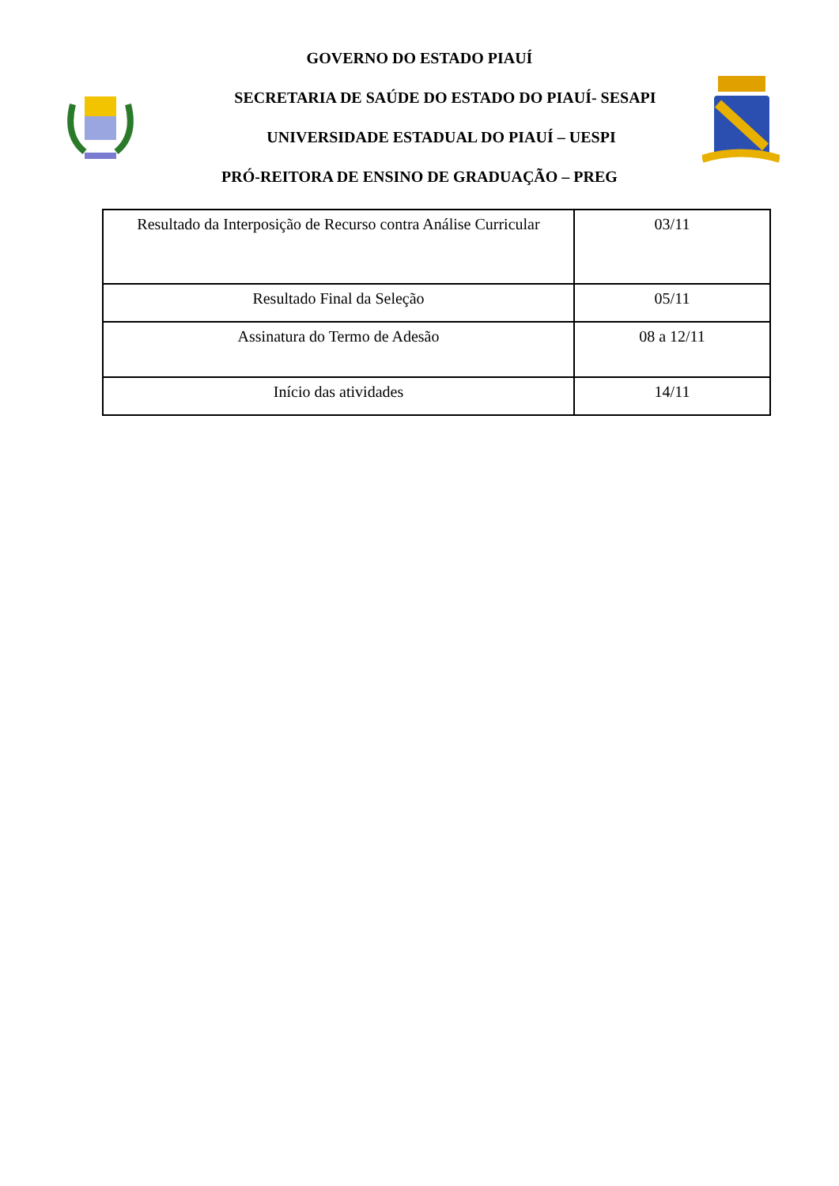GOVERNO DO ESTADO PIAUÍ
SECRETARIA DE SAÚDE DO ESTADO DO PIAUÍ- SESAPI
UNIVERSIDADE ESTADUAL DO PIAUÍ – UESPI
PRÓ-REITORA DE ENSINO DE GRADUAÇÃO – PREG
| Resultado da Interposição de Recurso contra Análise Curricular | 03/11 |
| Resultado Final da Seleção | 05/11 |
| Assinatura do Termo de Adesão | 08 a 12/11 |
| Início das atividades | 14/11 |